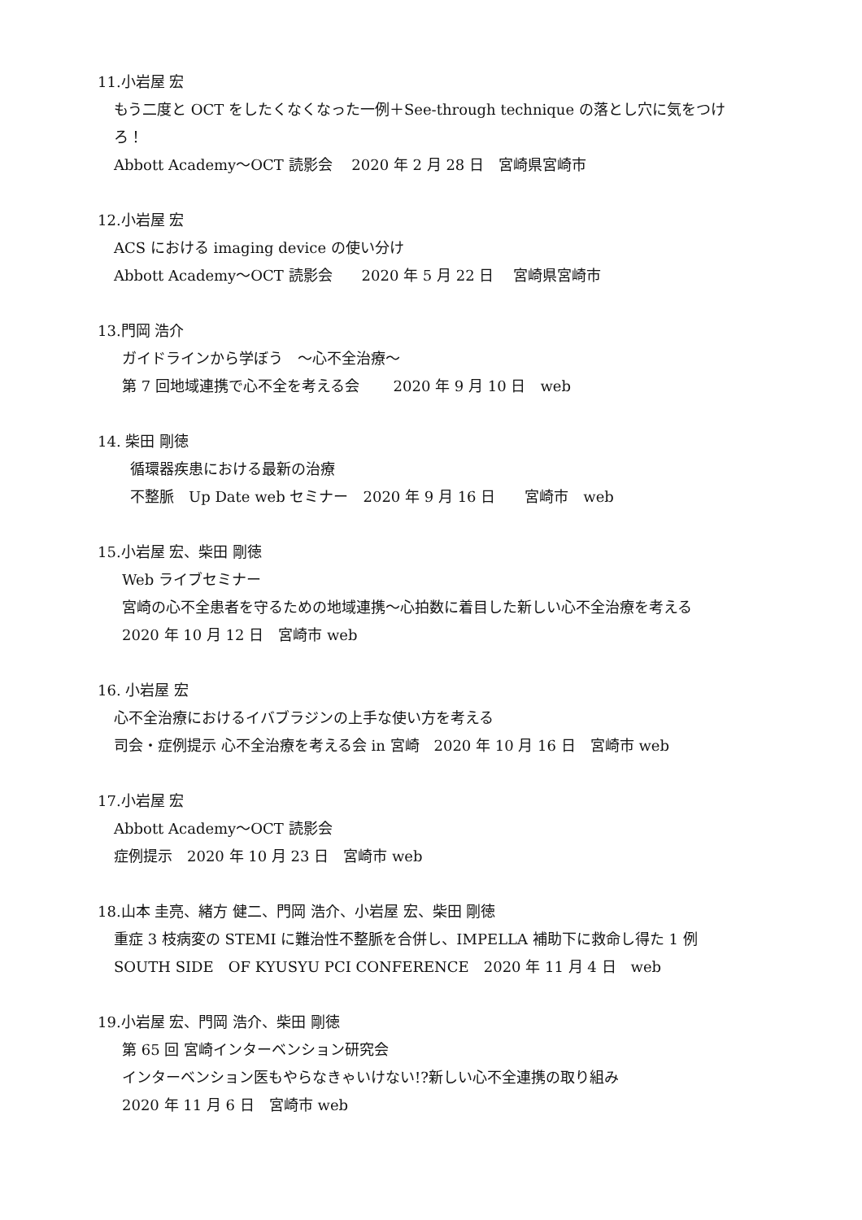11.小岩屋 宏
もう二度と OCT をしたくなくなった一例＋See-through technique の落とし穴に気をつけ
ろ！
Abbott Academy～OCT 読影会　 2020 年 2 月 28 日　宮崎県宮崎市
12.小岩屋 宏
ACS における imaging device の使い分け
Abbott Academy～OCT 読影会　　2020 年 5 月 22 日　 宮崎県宮崎市
13.門岡 浩介
ガイドラインから学ぼう　～心不全治療～
第 7 回地域連携で心不全を考える会　　 2020 年 9 月 10 日　web
14. 柴田 剛徳
循環器疾患における最新の治療
不整脈　Up Date web セミナー　2020 年 9 月 16 日　　宮崎市　web
15.小岩屋 宏、柴田 剛徳
Web ライブセミナー
宮崎の心不全患者を守るための地域連携～心拍数に着目した新しい心不全治療を考える
2020 年 10 月 12 日　宮崎市 web
16. 小岩屋 宏
心不全治療におけるイバブラジンの上手な使い方を考える
司会・症例提示 心不全治療を考える会 in 宮崎　2020 年 10 月 16 日　宮崎市 web
17.小岩屋 宏
Abbott Academy～OCT 読影会
症例提示　2020 年 10 月 23 日　宮崎市 web
18.山本 圭亮、緒方 健二、門岡 浩介、小岩屋 宏、柴田 剛徳
重症 3 枝病変の STEMI に難治性不整脈を合併し、IMPELLA 補助下に救命し得た 1 例
SOUTH SIDE　OF KYUSYU PCI CONFERENCE　2020 年 11 月 4 日　web
19.小岩屋 宏、門岡 浩介、柴田 剛徳
第 65 回 宮崎インターベンション研究会
インターベンション医もやらなきゃいけない!?新しい心不全連携の取り組み
2020 年 11 月 6 日　宮崎市 web